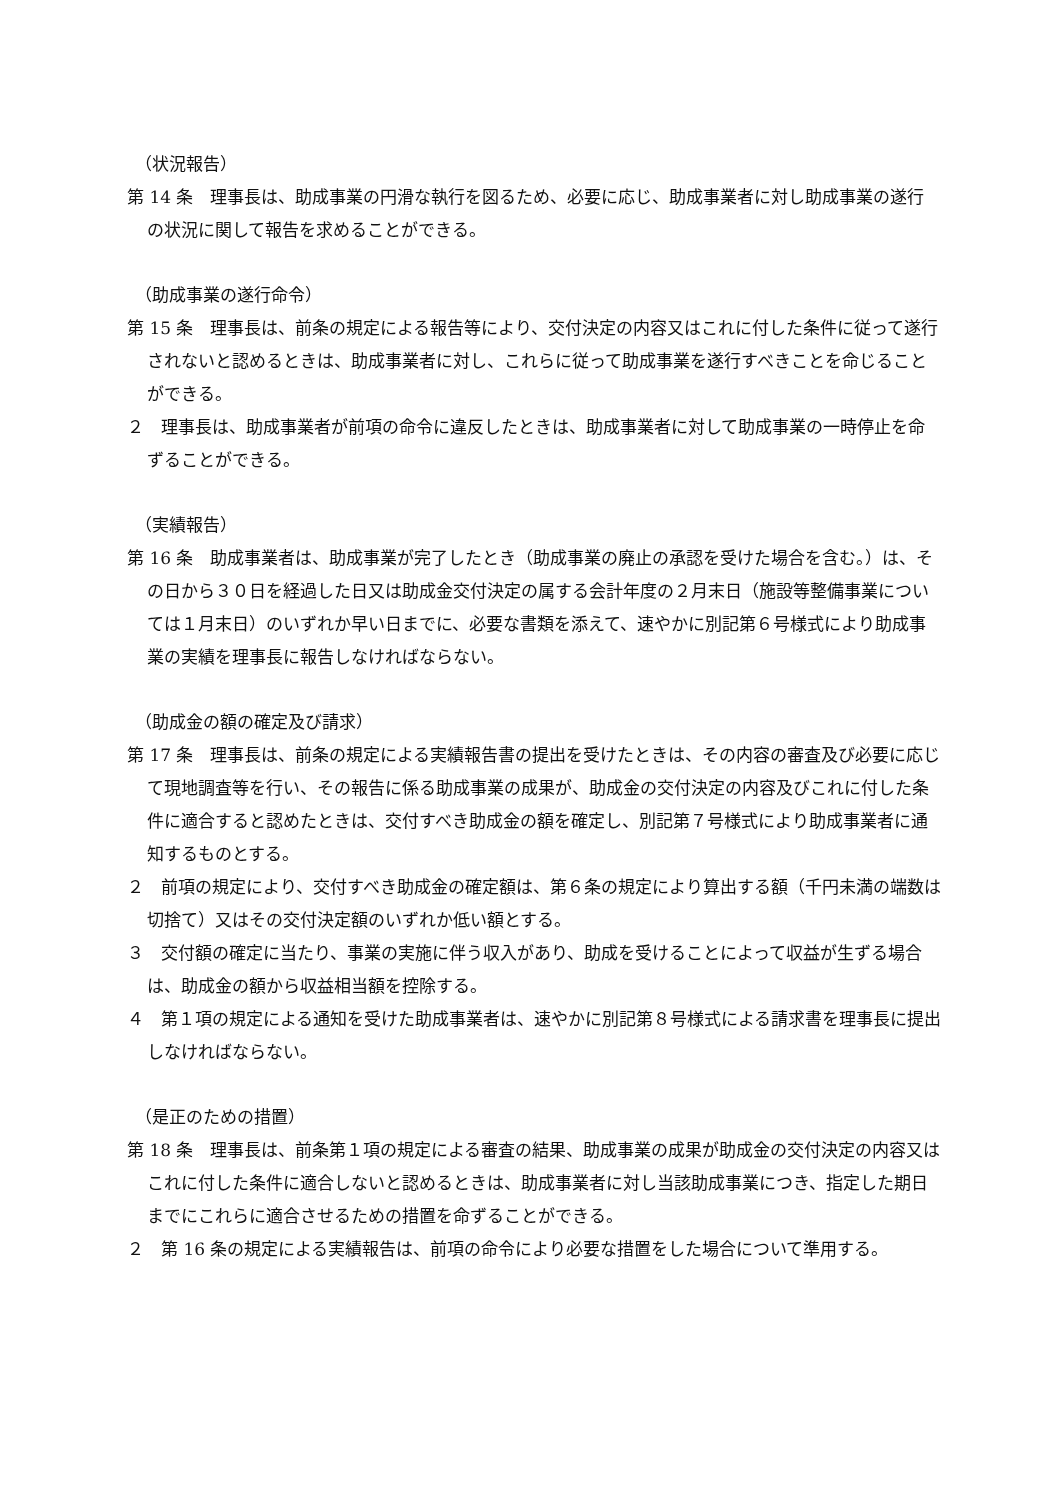（状況報告）
第 14 条　理事長は、助成事業の円滑な執行を図るため、必要に応じ、助成事業者に対し助成事業の遂行の状況に関して報告を求めることができる。
（助成事業の遂行命令）
第 15 条　理事長は、前条の規定による報告等により、交付決定の内容又はこれに付した条件に従って遂行されないと認めるときは、助成事業者に対し、これらに従って助成事業を遂行すべきことを命じることができる。
２　理事長は、助成事業者が前項の命令に違反したときは、助成事業者に対して助成事業の一時停止を命ずることができる。
（実績報告）
第 16 条　助成事業者は、助成事業が完了したとき（助成事業の廃止の承認を受けた場合を含む。）は、その日から３０日を経過した日又は助成金交付決定の属する会計年度の２月末日（施設等整備事業については１月末日）のいずれか早い日までに、必要な書類を添えて、速やかに別記第６号様式により助成事業の実績を理事長に報告しなければならない。
（助成金の額の確定及び請求）
第 17 条　理事長は、前条の規定による実績報告書の提出を受けたときは、その内容の審査及び必要に応じて現地調査等を行い、その報告に係る助成事業の成果が、助成金の交付決定の内容及びこれに付した条件に適合すると認めたときは、交付すべき助成金の額を確定し、別記第７号様式により助成事業者に通知するものとする。
２　前項の規定により、交付すべき助成金の確定額は、第６条の規定により算出する額（千円未満の端数は切捨て）又はその交付決定額のいずれか低い額とする。
３　交付額の確定に当たり、事業の実施に伴う収入があり、助成を受けることによって収益が生ずる場合は、助成金の額から収益相当額を控除する。
４　第１項の規定による通知を受けた助成事業者は、速やかに別記第８号様式による請求書を理事長に提出しなければならない。
（是正のための措置）
第 18 条　理事長は、前条第１項の規定による審査の結果、助成事業の成果が助成金の交付決定の内容又はこれに付した条件に適合しないと認めるときは、助成事業者に対し当該助成事業につき、指定した期日までにこれらに適合させるための措置を命ずることができる。
２　第 16 条の規定による実績報告は、前項の命令により必要な措置をした場合について準用する。